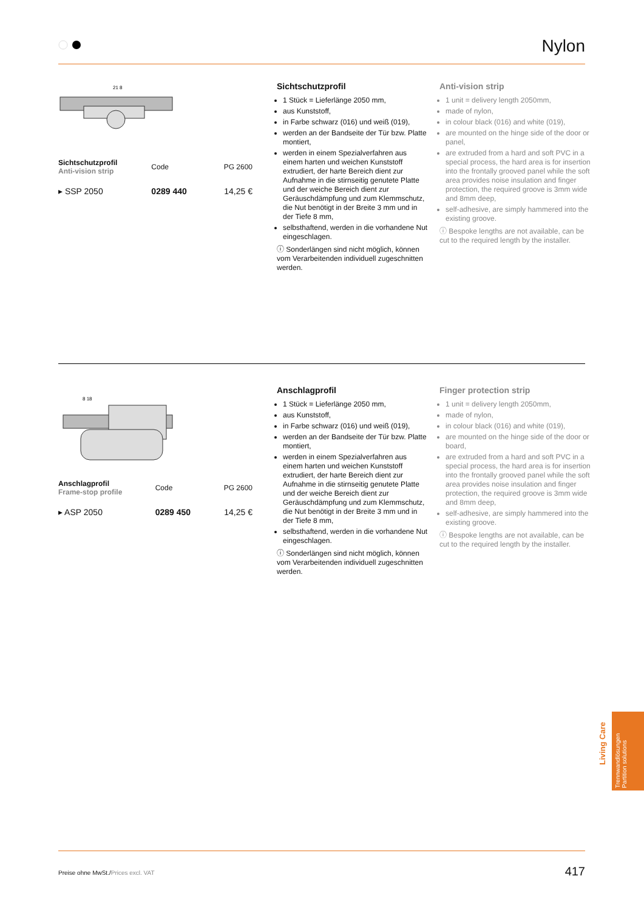Nylon
21 8
| Sichtschutzprofil Anti-vision strip | Code | PG 2600 |
| ▸ SSP 2050 | 0289 440 | 14,25 € |
Sichtschutzprofil
1 Stück = Lieferlänge 2050 mm,
aus Kunststoff,
in Farbe schwarz (016) und weiß (019),
werden an der Bandseite der Tür bzw. Platte montiert,
werden in einem Spezialverfahren aus einem harten und weichen Kunststoff extrudiert, der harte Bereich dient zur Aufnahme in die stirnseitig genutete Platte und der weiche Bereich dient zur Geräuschdämpfung und zum Klemmschutz, die Nut benötigt in der Breite 3 mm und in der Tiefe 8 mm,
selbsthaftend, werden in die vorhandene Nut eingeschlagen.
ⓘ Sonderlängen sind nicht möglich, können vom Verarbeitenden individuell zugeschnitten werden.
Anti-vision strip
1 unit = delivery length 2050mm,
made of nylon,
in colour black (016) and white (019),
are mounted on the hinge side of the door or panel,
are extruded from a hard and soft PVC in a special process, the hard area is for insertion into the frontally grooved panel while the soft area provides noise insulation and finger protection, the required groove is 3mm wide and 8mm deep,
self-adhesive, are simply hammered into the existing groove.
ⓘ Bespoke lengths are not available, can be cut to the required length by the installer.
8 18
| Anschlagprofil Frame-stop profile | Code | PG 2600 |
| ▸ ASP 2050 | 0289 450 | 14,25 € |
Anschlagprofil
1 Stück = Lieferlänge 2050 mm,
aus Kunststoff,
in Farbe schwarz (016) und weiß (019),
werden an der Bandseite der Tür bzw. Platte montiert,
werden in einem Spezialverfahren aus einem harten und weichen Kunststoff extrudiert, der harte Bereich dient zur Aufnahme in die stirnseitig genutete Platte und der weiche Bereich dient zur Geräuschdämpfung und zum Klemmschutz, die Nut benötigt in der Breite 3 mm und in der Tiefe 8 mm,
selbsthaftend, werden in die vorhandene Nut eingeschlagen.
ⓘ Sonderlängen sind nicht möglich, können vom Verarbeitenden individuell zugeschnitten werden.
Finger protection strip
1 unit = delivery length 2050mm,
made of nylon,
in colour black (016) and white (019),
are mounted on the hinge side of the door or board,
are extruded from a hard and soft PVC in a special process, the hard area is for insertion into the frontally grooved panel while the soft area provides noise insulation and finger protection, the required groove is 3mm wide and 8mm deep,
self-adhesive, are simply hammered into the existing groove.
ⓘ Bespoke lengths are not available, can be cut to the required length by the installer.
Living Care
Trennwandlösungen
Partition solutions
Preise ohne MwSt./Prices excl. VAT 417